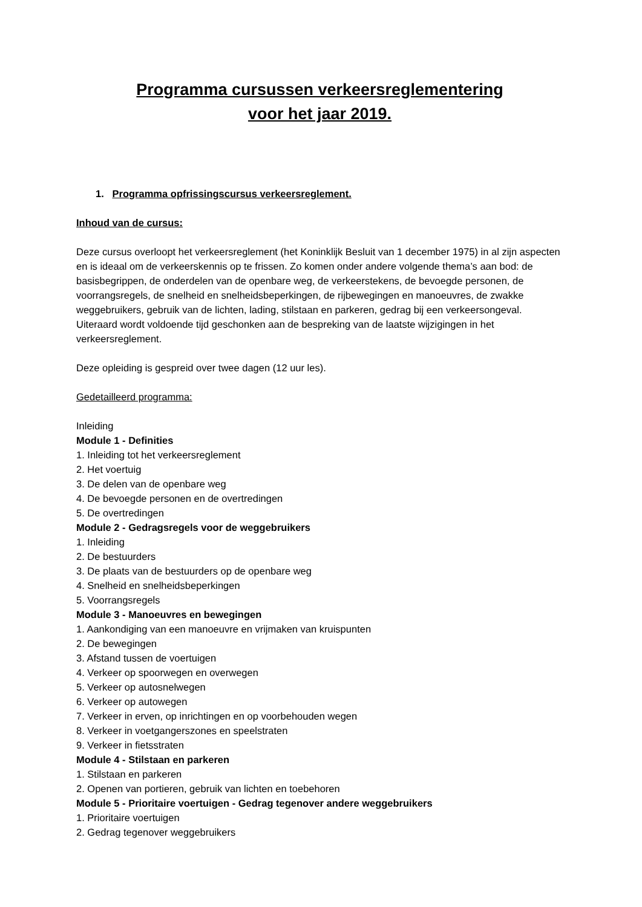Programma cursussen verkeersreglementering
voor het jaar 2019.
1. Programma opfrissingscursus verkeersreglement.
Inhoud van de cursus:
Deze cursus overloopt het verkeersreglement (het Koninklijk Besluit van 1 december 1975) in al zijn aspecten en is ideaal om de verkeerskennis op te frissen. Zo komen onder andere volgende thema’s aan bod: de basisbegrippen, de onderdelen van de openbare weg, de verkeerstekens, de bevoegde personen, de voorrangsregels, de snelheid en snelheidsbeperkingen, de rijbewegingen en manoeuvres, de zwakke weggebruikers, gebruik van de lichten, lading, stilstaan en parkeren, gedrag bij een verkeersongeval. Uiteraard wordt voldoende tijd geschonken aan de bespreking van de laatste wijzigingen in het verkeersreglement.
Deze opleiding is gespreid over twee dagen (12 uur les).
Gedetailleerd programma:
Inleiding
Module 1 - Definities
1. Inleiding tot het verkeersreglement
2. Het voertuig
3. De delen van de openbare weg
4. De bevoegde personen en de overtredingen
5. De overtredingen
Module 2 - Gedragsregels voor de weggebruikers
1. Inleiding
2. De bestuurders
3. De plaats van de bestuurders op de openbare weg
4. Snelheid en snelheidsbeperkingen
5. Voorrangsregels
Module 3 - Manoeuvres en bewegingen
1. Aankondiging van een manoeuvre en vrijmaken van kruispunten
2. De bewegingen
3. Afstand tussen de voertuigen
4. Verkeer op spoorwegen en overwegen
5. Verkeer op autosnelwegen
6. Verkeer op autowegen
7. Verkeer in erven, op inrichtingen en op voorbehouden wegen
8. Verkeer in voetgangerszones en speelstraten
9. Verkeer in fietsstraten
Module 4 - Stilstaan en parkeren
1. Stilstaan en parkeren
2. Openen van portieren, gebruik van lichten en toebehoren
Module 5 - Prioritaire voertuigen - Gedrag tegenover andere weggebruikers
1. Prioritaire voertuigen
2. Gedrag tegenover weggebruikers